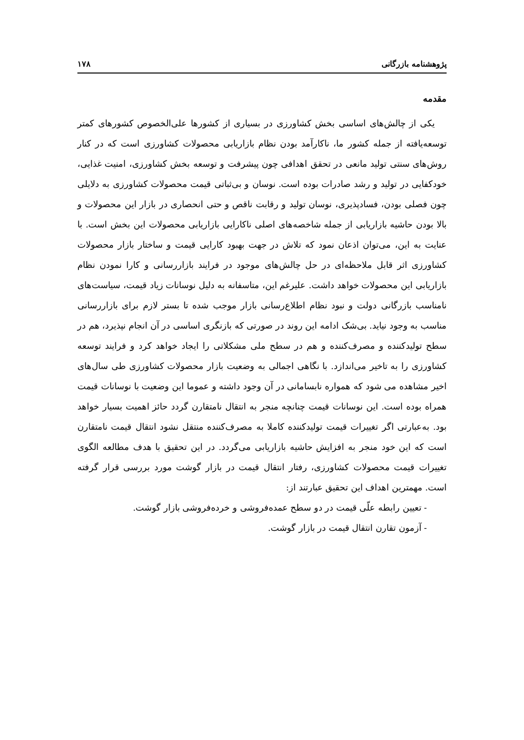پژوهشنامه بازرگانی ۱۷۸
مقدمه
یکی از چالش‌های اساسی بخش کشاورزی در بسیاری از کشورها علی‌الخصوص کشورهای کمتر توسعه‌یافته از جمله کشور ما، ناکارآمد بودن نظام بازاریابی محصولات کشاورزی است که در کنار روش‌های سنتی تولید مانعی در تحقق اهدافی چون پیشرفت و توسعه بخش کشاورزی، امنیت غذایی، خودکفایی در تولید و رشد صادرات بوده است. نوسان و بی‌ثباتی قیمت محصولات کشاورزی به دلایلی چون فصلی بودن، فسادپذیری، نوسان تولید و رقابت ناقص و حتی انحصاری در بازار این محصولات و بالا بودن حاشیه بازاریابی از جمله شاخصه‌های اصلی ناکارایی بازاریابی محصولات این بخش است. با عنایت به این، می‌توان اذعان نمود که تلاش در جهت بهبود کارایی قیمت و ساختار بازار محصولات کشاورزی اثر قابل ملاحظه‌ای در حل چالش‌های موجود در فرایند بازاررسانی و کارا نمودن نظام بازاریابی این محصولات خواهد داشت. علیرغم این، متاسفانه به دلیل نوسانات زیاد قیمت، سیاست‌های نامناسب بازرگانی دولت و نبود نظام اطلاع‌رسانی بازار موجب شده تا بستر لازم برای بازاررسانی مناسب به وجود نیاید. بی‌شک ادامه این روند در صورتی که بازنگری اساسی در آن انجام نپذیرد، هم در سطح تولیدکننده و مصرف‌کننده و هم در سطح ملی مشکلاتی را ایجاد خواهد کرد و فرایند توسعه کشاورزی را به تاخیر می‌اندازد. با نگاهی اجمالی به وضعیت بازار محصولات کشاورزی طی سال‌های اخیر مشاهده می شود که همواره نابسامانی در آن وجود داشته و عموما این وضعیت با نوسانات قیمت همراه بوده است. این نوسانات قیمت چنانچه منجر به انتقال نامتقارن گردد حائز اهمیت بسیار خواهد بود. به‌عبارتی اگر تغییرات قیمت تولیدکننده کاملا به مصرف‌کننده منتقل نشود انتقال قیمت نامتقارن است که این خود منجر به افزایش حاشیه بازاریابی می‌گردد. در این تحقیق با هدف مطالعه الگوی تغییرات قیمت محصولات کشاورزی، رفتار انتقال قیمت در بازار گوشت مورد بررسی قرار گرفته است. مهمترین اهداف این تحقیق عبارتند از:
- تعیین رابطه علّی قیمت در دو سطح عمده‌فروشی و خرده‌فروشی بازار گوشت.
- آزمون تقارن انتقال قیمت در بازار گوشت.